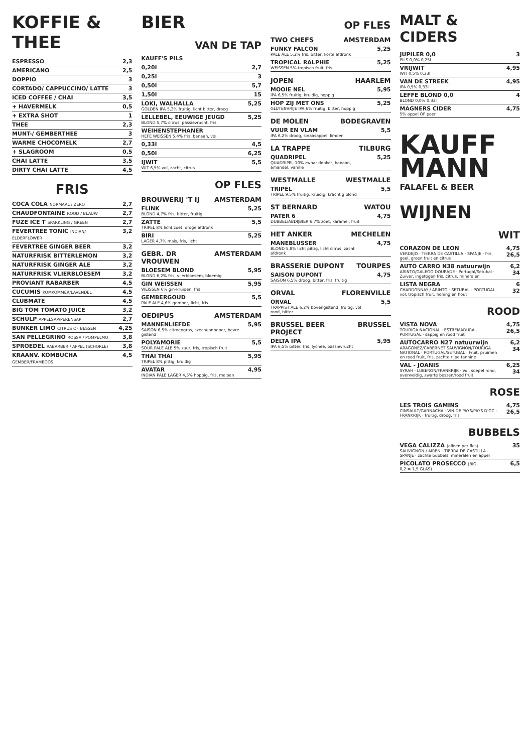KOFFIE & THEE
| ESPRESSO | 2,3 |
| AMERICANO | 2,5 |
| DOPPIO | 3 |
| CORTADO/ CAPPUCCINO/ LATTE | 3 |
| ICED COFFEE / CHAI | 3,5 |
| + HAVERMELK | 0,5 |
| + EXTRA SHOT | 1 |
| THEE | 2,3 |
| MUNT-/ GEMBERTHEE | 3 |
| WARME CHOCOMELK | 2,7 |
| + SLAGROOM | 0,5 |
| CHAI LATTE | 3,5 |
| DIRTY CHAI LATTE | 4,5 |
FRIS
| COCA COLA NORMAAL / ZERO | 2,7 |
| CHAUDFONTAINE ROOD / BLAUW | 2,7 |
| FUZE ICE T SPARKLING / GREEN | 2,7 |
| FEVERTREE TONIC INDIAN/ ELDERFLOWER | 3,2 |
| FEVERTREE GINGER BEER | 3,2 |
| NATURFRISK BITTERLEMON | 3,2 |
| NATURFRISK GINGER ALE | 3,2 |
| NATURFRISK VLIERBLOESEM | 3,2 |
| PROVIANT RABARBER | 4,5 |
| CUCUMIS KOMKOMMER/LAVENDEL | 4,5 |
| CLUBMATE | 4,5 |
| BIG TOM TOMATO JUICE | 3,2 |
| SCHULP APPELSAP/PERENSAP | 2,7 |
| BUNKER LIMO CITRUS OF BESSEN | 4,25 |
| SAN PELLEGRINO ROSSA / POMPELMO | 3,8 |
| SPROEDEL RABARBER / APPEL (SCHORLE) | 3,8 |
| KRAANV. KOMBUCHA GEMBER/FRAMBOOS | 4,5 |
BIER
VAN DE TAP
| KAUFF'S PILS | |
| 0,20l | 2,7 |
| 0,25l | 3 |
| 0,50l | 5,7 |
| 1,50l | 15 |
| LOKI, WALHALLA GOLDEN IPA 5,3% fruitig, licht bitter, droog | 5,25 |
| LELLEBEL, EEUWIGE JEUGD BLOND 5,7% citrus, passievrucht, fris | 5,25 |
| WEIHENSTEPHANER HEFE WEISSEN 5,4% fris, banaan, vol | |
| 0,33l | 4,5 |
| 0,50l | 6,25 |
| IJWIT WIT 6,5% vol, zacht, citrus | 5,5 |
OP FLES
BROUWERIJ 'T IJ AMSTERDAM
| FLINK BLOND 4,7% fris, bitter, fruitig | 5,25 |
| ZATTE TRIPEL 8% licht zoet, droge afdronk | 5,5 |
| BIRI LAGER 4,7% mais, fris, licht | 5,25 |
GEBR. DR VROUWEN AMSTERDAM
| BLOESEM BLOND BLOND 6,2% fris, vlierbloesem, bloemig | 5,95 |
| GIN WEISSEN WEISSEN 6% gin-kruiden, fris | 5,95 |
| GEMBERGOUD PALE ALE 4,6% gember, licht, fris | 5,5 |
OEDIPUS AMSTERDAM
| MANNENLIEFDE SAISON 6,5% citroengras, szechuanpeper, bevre gistend | 5,95 |
| POLYAMORIE SOUR PALE ALE 5% zuur, fris, tropisch fruit | 5,5 |
| THAI THAI TRIPEL 8% pittig, kruidig | 5,95 |
| AVATAR INDIAN PALE LAGER 4,5% hoppig, fris, meloen | 4,95 |
OP FLES
TWO CHEFS AMSTERDAM
| FUNKY FALCON PALE ALE 5,2% fris, bitter, korte afdronk | 5,25 |
| TROPICAL RALPHIE WEISSEN 5% tropisch fruit, fris | 5,25 |
JOPEN HAARLEM
| MOOIE NEL IPA 6,5% fruitig, kruidig, hoppig | 5,95 |
| HOP ZIJ MET ONS GLUTENVRIJE IPA 6% fruitig, bitter, hoppig | 5,25 |
DE MOLEN BODEGRAVEN
| VUUR EN VLAM IPA 6,2% droog, sinaasappel, limoen | 5,5 |
LA TRAPPE TILBURG
| QUADRIPEL QUADRIPEL 10% zwaar donker, banaan, amandel, vanille | 5,25 |
WESTMALLE WESTMALLE
| TRIPEL TRIPEL 9,5% fruitig, kruidig, krachtig blond | 5,5 |
ST BERNARD WATOU
| PATER 6 DUBBEL/ABDIJBIER 6,7% zoet, karamel, fruit | 4,75 |
HET ANKER MECHELEN
| MANEBLUSSER BLOND 5,8% licht pittig, licht citrus, zacht afdronk | 4,75 |
BRASSERIE DUPONT TOURPES
| SAISON DUPONT SAISON 6,5% droog, bitter, fris, fruitig | 4,75 |
ORVAL FLORENVILLE
| ORVAL TRAPPIST ALE 6,2% bovengistend, fruitig, vol rond, bitter | 5,5 |
BRUSSEL BEER PROJECT BRUSSEL
| DELTA IPA IPA 6,5% bitter, fris, lychee, passievrucht | 5,95 |
MALT & CIDERS
| JUPILER 0,0 PILS 0,0% 0,25l | 3 |
| VRIJWIT WIT 0,5% 0,33l | 4,95 |
| VAN DE STREEK IPA 0,5% 0,33l | 4,95 |
| LEFFE BLOND 0,0 BLOND 0,0% 0,33l | 4 |
| MAGNERS CIDER 5% appel OF peer | 4,75 |
KAUFF
MANN
FALAFEL & BEER
WIJNEN
WIT
| CORAZON DE LEON VERDEJO · TIERRA DE CASTILLA - SPANJE · fris, geel, groen fruit en citrus | 4,75 26,5 |
| AUTO CARRO N38 natuurwijn ARINTO/GALEGO DOURADE · Portugal/Setubal · Zuiver, ingetogen fris, citrus, mineralen | 6,2 34 |
| LISTA NEGRA CHARDONNAY / ARINTO · SETUBAL - PORTUGAL · vol, tropisch fruit, honing en hout | 6 32 |
ROOD
| VISTA NOVA TOURIGA NACIONAL · ESTREMADURA - PORTUGAL · sappig en rood fruit | 4,75 26,5 |
| AUTOCARRO N27 natuurwijn ARAGONEZ/CABERNET SAUVIGNON/TOURIGA NATIONAL · PORTUGAL/SETUBAL · Fruit, pruimen en rood fruit, fris, zachte rijpe tannine | 6,2 34 |
| VAL - JOANIS SYRAH · LUBERON/FRANKRIJK · Vol, soepel rond, overweldig, zwarte bessen/rood fruit | 6,25 34 |
ROSE
| LES TROIS GAMINS CINSAULT/GARNACHA · VIN DE PAYS/PAYS D'OC - FRANKRIJK · fruitig, droog, fris | 4,75 26,5 |
BUBBELS
| VEGA CALIZZA (alleen per fles) SAUVIGNON / AIREN · TIERRA DE CASTILLA - SPANJE · zachte bubbels, mineralen en appel | 35 |
| PICOLATO PROSECCO (BIO, 0,2 = 1,5 GLAS) | 6,5 |